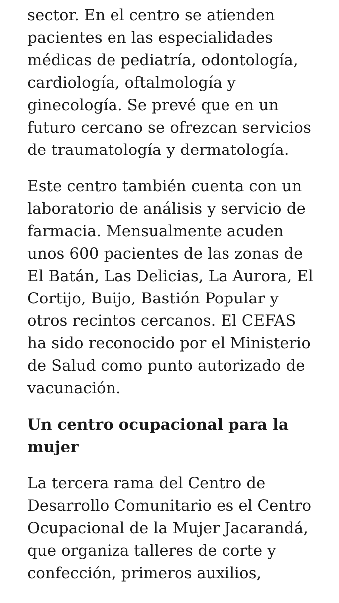sector. En el centro se atienden pacientes en las especialidades médicas de pediatría, odontología, cardiología, oftalmología y ginecología. Se prevé que en un futuro cercano se ofrezcan servicios de traumatología y dermatología.
Este centro también cuenta con un laboratorio de análisis y servicio de farmacia. Mensualmente acuden unos 600 pacientes de las zonas de El Batán, Las Delicias, La Aurora, El Cortijo, Buijo, Bastión Popular y otros recintos cercanos. El CEFAS ha sido reconocido por el Ministerio de Salud como punto autorizado de vacunación.
Un centro ocupacional para la mujer
La tercera rama del Centro de Desarrollo Comunitario es el Centro Ocupacional de la Mujer Jacarandá, que organiza talleres de corte y confección, primeros auxilios,